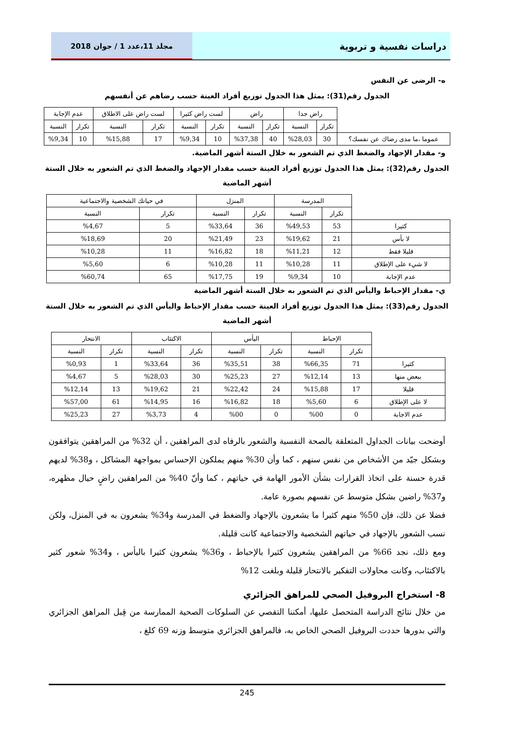دراسات نفسية و تربوية
مجلد 11،عدد 1 / جوان 2018
ه- الرضى عن النفس
الجدول رقم(31): يمثل هذا الجدول توزيع أفراد العينة حسب رضاهم عن أنفسهم
| | راض جدا | | راض | | لست راض كثيرا | | لست راض على الاطلاق | | عدم الإجابة | |
| | تكرار | النسبة | تكرار | النسبة | تكرار | النسبة | تكرار | النسبة | تكرار | النسبة |
| عموما ،ما مدى رضاك عن نفسك؟ | 30 | %28,03 | 40 | %37,38 | 10 | %9,34 | 17 | %15,88 | 10 | %9,34 |
و- مقدار الإجهاد والضغط الذي تم الشعور به خلال الستة أشهر الماضية.
الجدول رقم(32): يمثل هذا الجدول توزيع أفراد العينة حسب مقدار الإجهاد والضغط الذي تم الشعور به خلال الستة أشهر الماضية
| | المدرسة | | المنزل | | في حياتك الشخصية والاجتماعية | |
| | تكرار | النسبة | تكرار | النسبة | تكرار | النسبة |
| كثيرا | 53 | %49,53 | 36 | %33,64 | 5 | %4,67 |
| لا بأس | 21 | %19,62 | 23 | %21,49 | 20 | %18,69 |
| قليلا فقط | 12 | %11,21 | 18 | %16,82 | 11 | %10,28 |
| لا شيء على الإطلاق | 11 | %10,28 | 11 | %10,28 | 6 | %5,60 |
| عدم الإجابة | 10 | %9,34 | 19 | %17,75 | 65 | %60,74 |
ي- مقدار الإحباط واليأس الذي تم الشعور به خلال الستة أشهر الماضية
الجدول رقم(33): يمثل هذا الجدول توزيع أفراد العينة حسب مقدار الإحباط واليأس الذي تم الشعور به خلال الستة أشهر الماضية
| | الإحباط | | اليأس | | الاكتئاب | | الانتحار | |
| | تكرار | النسبة | تكرار | النسبة | تكرار | النسبة | تكرار | النسبة |
| كثيرا | 71 | %66,35 | 38 | %35,51 | 36 | %33,64 | 1 | %0,93 |
| ببعض منها | 13 | %12,14 | 27 | %25,23 | 30 | %28,03 | 5 | %4,67 |
| قليلا | 17 | %15,88 | 24 | %22,42 | 21 | %19,62 | 13 | %12,14 |
| لا على الإطلاق | 6 | %5,60 | 18 | %16,82 | 16 | %14,95 | 61 | %57,00 |
| عدم الاجابة | 0 | %00 | 0 | %00 | 4 | %3,73 | 27 | %25,23 |
أوضحت بيانات الجداول المتعلقة بالصحة النفسية والشعور بالرفاه لدى المراهقين ، أن 32% من المراهقين يتوافقون وبشكل جيّد من الأشخاص من نفس سنهم ، كما وأن 30% منهم يملكون الإحساس بمواجهة المشاكل ، و38% لديهم قدرة حسنة على اتخاذ القرارات بشأن الأمور الهامة في حياتهم ، كما وأنّ 40% من المراهقين راضٍ حيال مظهره، و37% راضين بشكل متوسط عن نفسهم بصورة عامة.
فضلا عن ذلك، فإن 50% منهم كثيرا ما يشعرون بالإجهاد والضغط في المدرسة و34% يشعرون به في المنزل، ولكن نسب الشعور بالإجهاد في حياتهم الشخصية والاجتماعية كانت قليلة.
ومع ذلك، نجد 66% من المراهقين يشعرون كثيرا بالإحباط ، و36% يشعرون كثيرا باليأس ، و34% شعور كثير بالاكتئاب، وكانت محاولات التفكير بالانتحار قليلة وبلغت 12%
8- استخراج البروفيل الصحي للمراهق الجزائري
من خلال نتائج الدراسة المتحصل عليها، أمكننا التقصي عن السلوكات الصحية الممارسة من قِبل المراهق الجزائري والتي بدورها حددت البروفيل الصحي الخاص به، فالمراهق الجزائري متوسط وزنه 69 كلغ ،
245